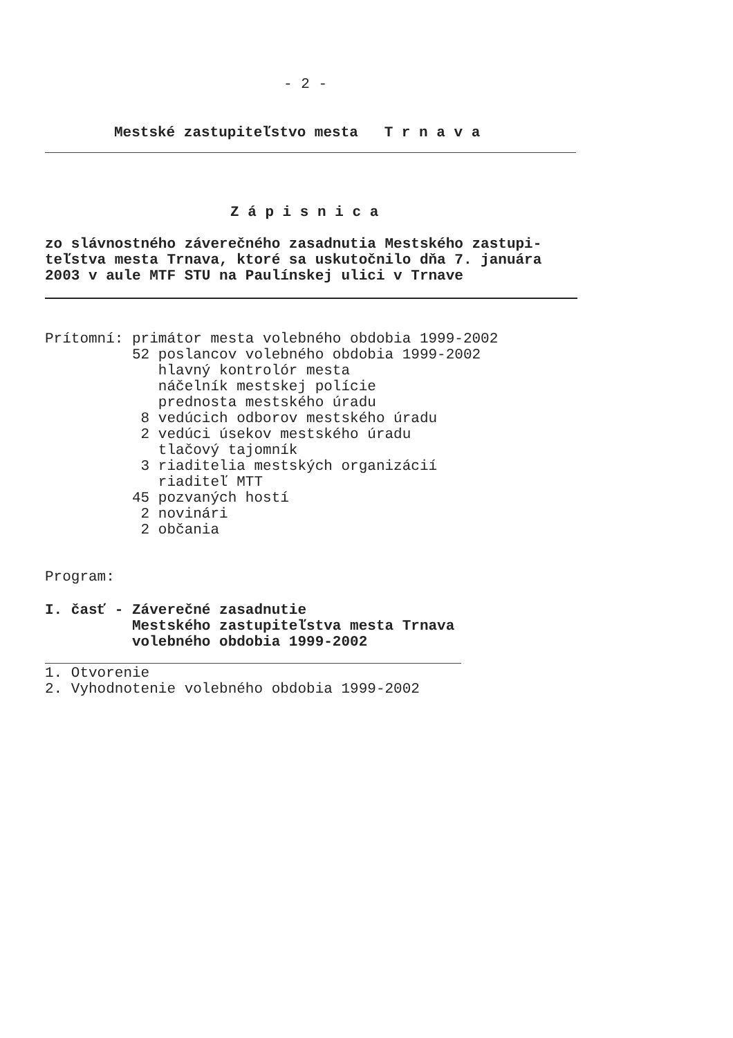- 2 -
Mestské zastupiteľstvo mesta   T r n a v a
Z á p i s n i c a
zo slávnostného záverečného zasadnutia Mestského zastupi-
teľstva mesta Trnava, ktoré sa uskutočnilo dňa 7. januára
2003 v aule MTF STU na Paulínskej ulici v Trnave
Prítomní: primátor mesta volebného obdobia 1999-2002
          52 poslancov volebného obdobia 1999-2002
             hlavný kontrolór mesta
             náčelník mestskej polície
             prednosta mestského úradu
           8 vedúcich odborov mestského úradu
           2 vedúci úsekov mestského úradu
             tlačový tajomník
           3 riaditelia mestských organizácií
             riaditeľ MTT
          45 pozvaných hostí
           2 novinári
           2 občania
Program:
I. časť - Záverečné zasadnutie
          Mestského zastupiteľstva mesta Trnava
          volebného obdobia 1999-2002
1. Otvorenie
2. Vyhodnotenie volebného obdobia 1999-2002